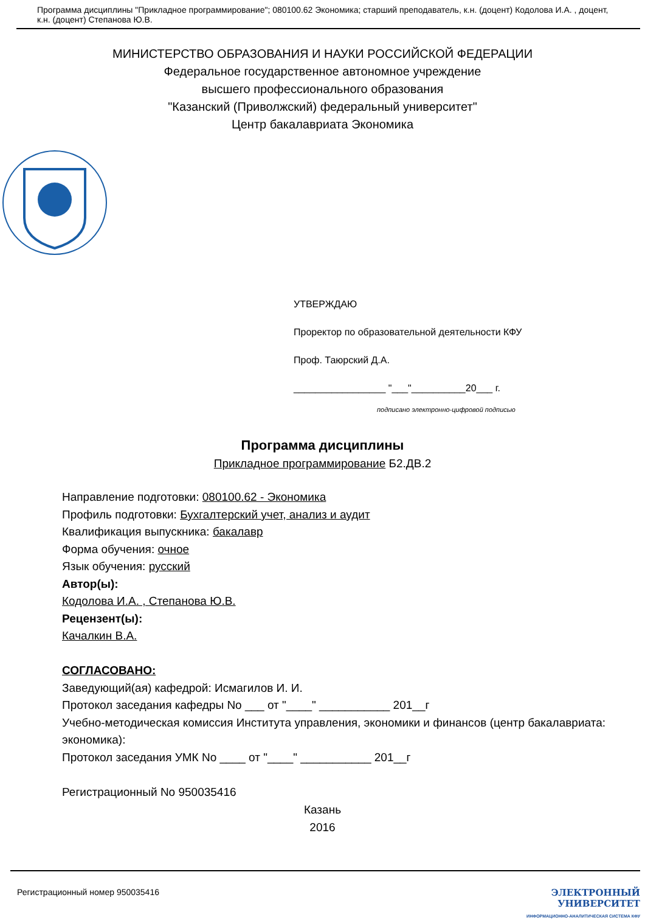Программа дисциплины "Прикладное программирование"; 080100.62 Экономика; старший преподаватель, к.н. (доцент) Кодолова И.А. , доцент, к.н. (доцент) Степанова Ю.В.
МИНИСТЕРСТВО ОБРАЗОВАНИЯ И НАУКИ РОССИЙСКОЙ ФЕДЕРАЦИИ
Федеральное государственное автономное учреждение
высшего профессионального образования
"Казанский (Приволжский) федеральный университет"
Центр бакалавриата Экономика
УТВЕРЖДАЮ
Проректор по образовательной деятельности КФУ
Проф. Таюрский Д.А.
_________________ "___"__________20___ г.
подписано электронно-цифровой подписью
Программа дисциплины
Прикладное программирование Б2.ДВ.2
Направление подготовки: 080100.62 - Экономика
Профиль подготовки: Бухгалтерский учет, анализ и аудит
Квалификация выпускника: бакалавр
Форма обучения: очное
Язык обучения: русский
Автор(ы):
Кодолова И.А. , Степанова Ю.В.
Рецензент(ы):
Качалкин В.А.
СОГЛАСОВАНО:
Заведующий(ая) кафедрой: Исмагилов И. И.
Протокол заседания кафедры No ___ от "____" ___________ 201__г
Учебно-методическая комиссия Института управления, экономики и финансов (центр бакалавриата: экономика):
Протокол заседания УМК No ____ от "____" ___________ 201__г
Регистрационный No 950035416
Казань
2016
Регистрационный номер 950035416 ЭЛЕКТРОННЫЙ
УНИВЕРСИТЕТ
ИНФОРМАЦИОННО-АНАЛИТИЧЕСКАЯ СИСТЕМА КФУ